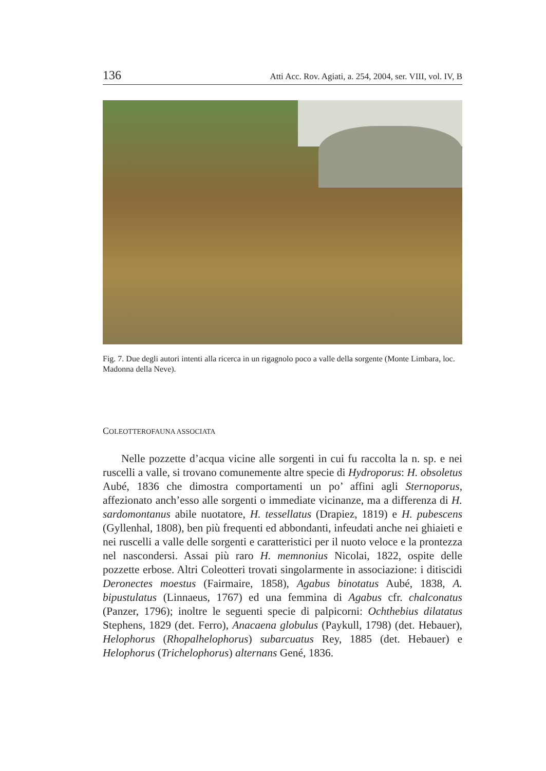136 Atti Acc. Rov. Agiati, a. 254, 2004, ser. VIII, vol. IV, B
Fig. 7. Due degli autori intenti alla ricerca in un rigagnolo poco a valle della sorgente (Monte Limbara, loc. Madonna della Neve).
COLEOTTEROFAUNA ASSOCIATA
Nelle pozzette d’acqua vicine alle sorgenti in cui fu raccolta la n. sp. e nei ruscelli a valle, si trovano comunemente altre specie di Hydroporus: H. obsoletus Aubé, 1836 che dimostra comportamenti un po’ affini agli Sternoporus, affezionato anch’esso alle sorgenti o immediate vicinanze, ma a differenza di H. sardomontanus abile nuotatore, H. tessellatus (Drapiez, 1819) e H. pubescens (Gyllenhal, 1808), ben più frequenti ed abbondanti, infeudati anche nei ghiaieti e nei ruscelli a valle delle sorgenti e caratteristici per il nuoto veloce e la prontezza nel nascondersi. Assai più raro H. memnonius Nicolai, 1822, ospite delle pozzette erbose. Altri Coleotteri trovati singolarmente in associazione: i ditiscidi Deronectes moestus (Fairmaire, 1858), Agabus binotatus Aubé, 1838, A. bipustulatus (Linnaeus, 1767) ed una femmina di Agabus cfr. chalconatus (Panzer, 1796); inoltre le seguenti specie di palpicorni: Ochthebius dilatatus Stephens, 1829 (det. Ferro), Anacaena globulus (Paykull, 1798) (det. Hebauer), Helophorus (Rhopalhelophorus) subarcuatus Rey, 1885 (det. Hebauer) e Helophorus (Trichelophorus) alternans Gené, 1836.